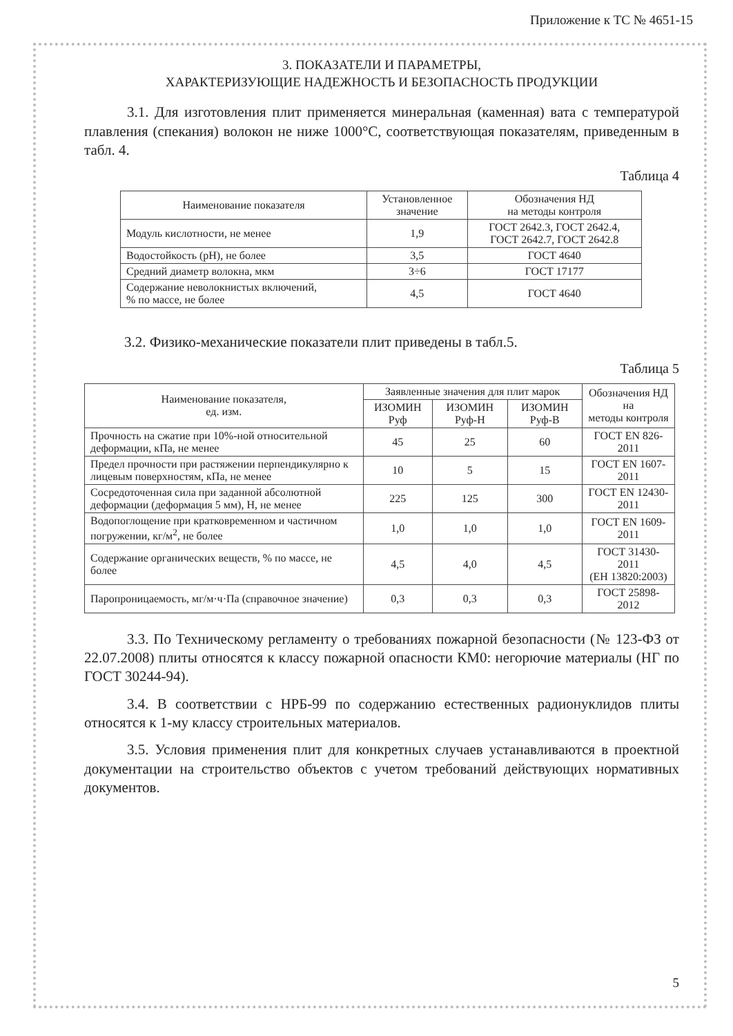Приложение к ТС № 4651-15
3. ПОКАЗАТЕЛИ И ПАРАМЕТРЫ,
ХАРАКТЕРИЗУЮЩИЕ НАДЕЖНОСТЬ И БЕЗОПАСНОСТЬ ПРОДУКЦИИ
3.1. Для изготовления плит применяется минеральная (каменная) вата с температурой плавления (спекания) волокон не ниже 1000°С, соответствующая показателям, приведенным в табл. 4.
Таблица 4
| Наименование показателя | Установленное значение | Обозначения НД на методы контроля |
| --- | --- | --- |
| Модуль кислотности, не менее | 1,9 | ГОСТ 2642.3, ГОСТ 2642.4, ГОСТ 2642.7, ГОСТ 2642.8 |
| Водостойкость (pH), не более | 3,5 | ГОСТ 4640 |
| Средний диаметр волокна, мкм | 3÷6 | ГОСТ 17177 |
| Содержание неволокнистых включений, % по массе, не более | 4,5 | ГОСТ 4640 |
3.2. Физико-механические показатели плит приведены в табл.5.
Таблица 5
| Наименование показателя, ед. изм. | Заявленные значения для плит марок | | | Обозначения НД на методы контроля |
| --- | --- | --- | --- | --- |
| | ИЗОМИН Руф | ИЗОМИН Руф-Н | ИЗОМИН Руф-В | |
| Прочность на сжатие при 10%-ной относительной деформации, кПа, не менее | 45 | 25 | 60 | ГОСТ EN 826-2011 |
| Предел прочности при растяжении перпендикулярно к лицевым поверхностям, кПа, не менее | 10 | 5 | 15 | ГОСТ EN 1607-2011 |
| Сосредоточенная сила при заданной абсолютной деформации (деформация 5 мм), Н, не менее | 225 | 125 | 300 | ГОСТ EN 12430-2011 |
| Водопоглощение при кратковременном и частичном погружении, кг/м<sup>2</sup>, не более | 1,0 | 1,0 | 1,0 | ГОСТ EN 1609-2011 |
| Содержание органических веществ, % по массе, не более | 4,5 | 4,0 | 4,5 | ГОСТ 31430-2011 (ЕН 13820:2003) |
| Паропроницаемость, мг/м·ч·Па (справочное значение) | 0,3 | 0,3 | 0,3 | ГОСТ 25898-2012 |
3.3. По Техническому регламенту о требованиях пожарной безопасности (№ 123-ФЗ от 22.07.2008) плиты относятся к классу пожарной опасности КМ0: негорючие материалы (НГ по ГОСТ 30244-94).
3.4. В соответствии с НРБ-99 по содержанию естественных радионуклидов плиты относятся к 1-му классу строительных материалов.
3.5. Условия применения плит для конкретных случаев устанавливаются в проектной документации на строительство объектов с учетом требований действующих нормативных документов.
5